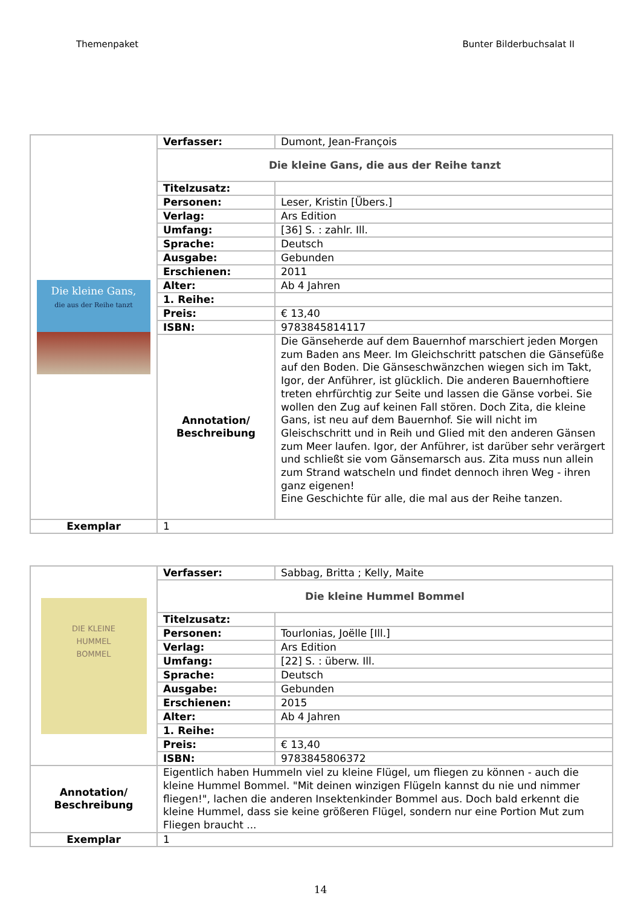Themenpaket Bunter Bilderbuchsalat II
| Die kleine Gans, die aus der Reihe tanzt | Verfasser: | Dumont, Jean-François |
| | Die kleine Gans, die aus der Reihe tanzt | |
| | Titelzusatz: | |
| | Personen: | Leser, Kristin [Übers.] |
| | Verlag: | Ars Edition |
| | Umfang: | [36] S. : zahlr. Ill. |
| | Sprache: | Deutsch |
| | Ausgabe: | Gebunden |
| | Erschienen: | 2011 |
| | Alter: | Ab 4 Jahren |
| | 1. Reihe: | |
| | Preis: | € 13,40 |
| | ISBN: | 9783845814117 |
| | Annotation/ Beschreibung | Die Gänseherde auf dem Bauernhof marschiert jeden Morgen zum Baden ans Meer. Im Gleichschritt patschen die Gänsefüße auf den Boden. Die Gänseschwänzchen wiegen sich im Takt, Igor, der Anführer, ist glücklich. Die anderen Bauernhoftiere treten ehrfürchtig zur Seite und lassen die Gänse vorbei. Sie wollen den Zug auf keinen Fall stören. Doch Zita, die kleine Gans, ist neu auf dem Bauernhof. Sie will nicht im Gleischschritt und in Reih und Glied mit den anderen Gänsen zum Meer laufen. Igor, der Anführer, ist darüber sehr verärgert und schließt sie vom Gänsemarsch aus. Zita muss nun allein zum Strand watscheln und findet dennoch ihren Weg - ihren ganz eigenen! Eine Geschichte für alle, die mal aus der Reihe tanzen. |
| Exemplar | 1 | |
| DIE KLEINE HUMMEL BOMMEL | Verfasser: | Sabbag, Britta ; Kelly, Maite |
| | Die kleine Hummel Bommel | |
| | Titelzusatz: | |
| | Personen: | Tourlonias, Joëlle [Ill.] |
| | Verlag: | Ars Edition |
| | Umfang: | [22] S. : überw. Ill. |
| | Sprache: | Deutsch |
| | Ausgabe: | Gebunden |
| | Erschienen: | 2015 |
| | Alter: | Ab 4 Jahren |
| | 1. Reihe: | |
| | Preis: | € 13,40 |
| | ISBN: | 9783845806372 |
| Annotation/ Beschreibung | Eigentlich haben Hummeln viel zu kleine Flügel, um fliegen zu können - auch die kleine Hummel Bommel. "Mit deinen winzigen Flügeln kannst du nie und nimmer fliegen!", lachen die anderen Insektenkinder Bommel aus. Doch bald erkennt die kleine Hummel, dass sie keine größeren Flügel, sondern nur eine Portion Mut zum Fliegen braucht ... | |
| Exemplar | 1 | |
14